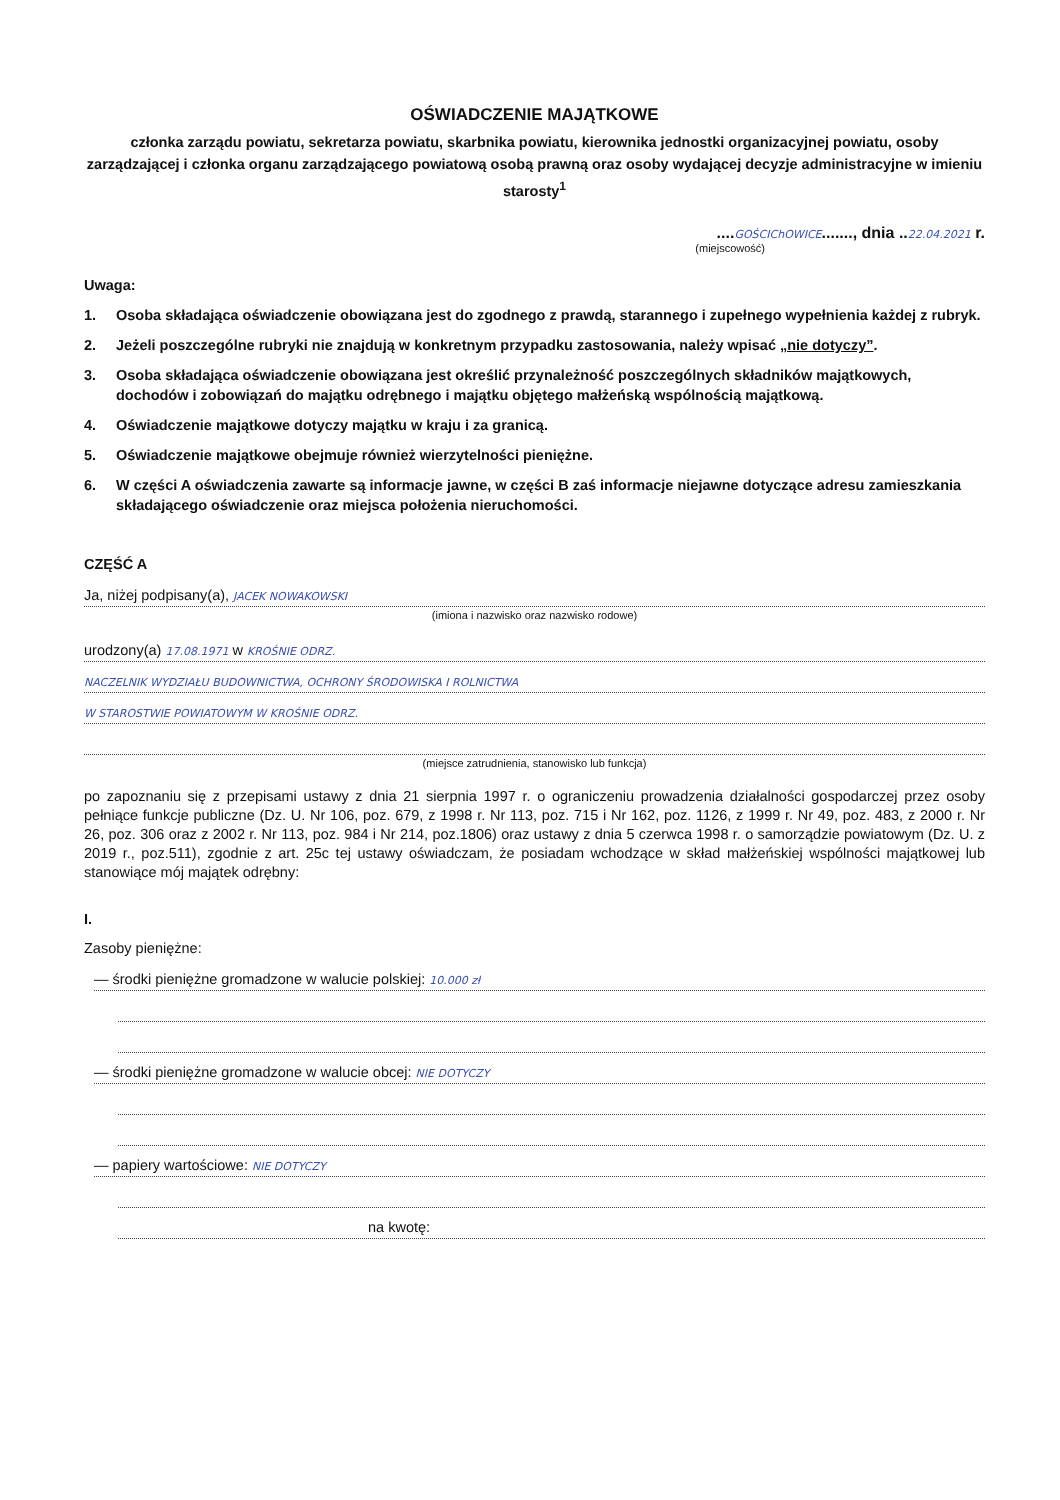OŚWIADCZENIE MAJĄTKOWE
członka zarządu powiatu, sekretarza powiatu, skarbnika powiatu, kierownika jednostki organizacyjnej powiatu, osoby zarządzającej i członka organu zarządzającego powiatową osobą prawną oraz osoby wydającej decyzje administracyjne w imieniu starosty<sup>1</sup>
....GOŚCIChOWICE......., dnia ..22.04.2021 r.
(miejscowość)
Uwaga:
1. Osoba składająca oświadczenie obowiązana jest do zgodnego z prawdą, starannego i zupełnego wypełnienia każdej z rubryk.
2. Jeżeli poszczególne rubryki nie znajdują w konkretnym przypadku zastosowania, należy wpisać „nie dotyczy”.
3. Osoba składająca oświadczenie obowiązana jest określić przynależność poszczególnych składników majątkowych, dochodów i zobowiązań do majątku odrębnego i majątku objętego małżeńską wspólnością majątkową.
4. Oświadczenie majątkowe dotyczy majątku w kraju i za granicą.
5. Oświadczenie majątkowe obejmuje również wierzytelności pieniężne.
6. W części A oświadczenia zawarte są informacje jawne, w części B zaś informacje niejawne dotyczące adresu zamieszkania składającego oświadczenie oraz miejsca położenia nieruchomości.
CZĘŚĆ A
Ja, niżej podpisany(a), JACEK NOWAKOWSKI
(imiona i nazwisko oraz nazwisko rodowe)
urodzony(a) 17.08.1971 w KROŚNIE ODRZ.
NACZELNIK WYDZIAŁU BUDOWNICTWA, OCHRONY ŚRODOWISKA I ROLNICTWA
W STAROSTWIE POWIATOWYM W KROŚNIE ODRZ.
(miejsce zatrudnienia, stanowisko lub funkcja)
po zapoznaniu się z przepisami ustawy z dnia 21 sierpnia 1997 r. o ograniczeniu prowadzenia działalności gospodarczej przez osoby pełniące funkcje publiczne (Dz. U. Nr 106, poz. 679, z 1998 r. Nr 113, poz. 715 i Nr 162, poz. 1126, z 1999 r. Nr 49, poz. 483, z 2000 r. Nr 26, poz. 306 oraz z 2002 r. Nr 113, poz. 984 i Nr 214, poz.1806) oraz ustawy z dnia 5 czerwca 1998 r. o samorządzie powiatowym (Dz. U. z 2019 r., poz.511), zgodnie z art. 25c tej ustawy oświadczam, że posiadam wchodzące w skład małżeńskiej wspólności majątkowej lub stanowiące mój majątek odrębny:
I.
Zasoby pieniężne:
— środki pieniężne gromadzone w walucie polskiej: 10.000 zł
— środki pieniężne gromadzone w walucie obcej: NIE DOTYCZY
— papiery wartościowe: NIE DOTYCZY
na kwotę: